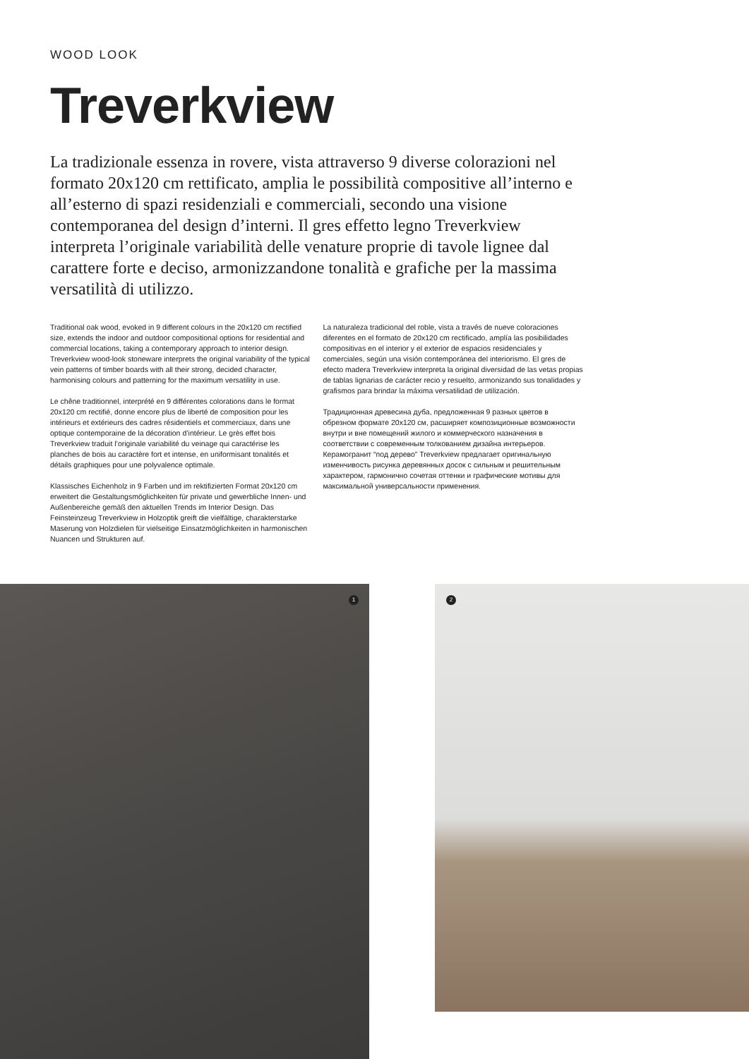WOOD LOOK
Treverkview
La tradizionale essenza in rovere, vista attraverso 9 diverse colorazioni nel formato 20x120 cm rettificato, amplia le possibilità compositive all’interno e all’esterno di spazi residenziali e commerciali, secondo una visione contemporanea del design d’interni. Il gres effetto legno Treverkview interpreta l’originale variabilità delle venature proprie di tavole lignee dal carattere forte e deciso, armonizzandone tonalità e grafiche per la massima versatilità di utilizzo.
Traditional oak wood, evoked in 9 different colours in the 20x120 cm rectified size, extends the indoor and outdoor compositional options for residential and commercial locations, taking a contemporary approach to interior design. Treverkview wood-look stoneware interprets the original variability of the typical vein patterns of timber boards with all their strong, decided character, harmonising colours and patterning for the maximum versatility in use.
Le chêne traditionnel, interprété en 9 différentes colorations dans le format 20x120 cm rectifié, donne encore plus de liberté de composition pour les intérieurs et extérieurs des cadres résidentiels et commerciaux, dans une optique contemporaine de la décoration d’intérieur. Le grès effet bois Treverkview traduit l’originale variabilité du veinage qui caractérise les planches de bois au caractère fort et intense, en uniformisant tonalités et détails graphiques pour une polyvalence optimale.
Klassisches Eichenholz in 9 Farben und im rektifizierten Format 20x120 cm erweitert die Gestaltungsmöglichkeiten für private und gewerbliche Innen- und Außenbereiche gemäß den aktuellen Trends im Interior Design. Das Feinsteinzeug Treverkview in Holzoptik greift die vielfältige, charakterstarke Maserung von Holzdielen für vielseitige Einsatzmöglichkeiten in harmonischen Nuancen und Strukturen auf.
La naturaleza tradicional del roble, vista a través de nueve coloraciones diferentes en el formato de 20x120 cm rectificado, amplía las posibilidades compositivas en el interior y el exterior de espacios residenciales y comerciales, según una visión contemporánea del interiorismo. El gres de efecto madera Treverkview interpreta la original diversidad de las vetas propias de tablas lignarias de carácter recio y resuelto, armonizando sus tonalidades y grafismos para brindar la máxima versatilidad de utilización.
Традиционная древесина дуба, предложенная 9 разных цветов в обрезном формате 20x120 см, расширяет композиционные возможности внутри и вне помещений жилого и коммерческого назначения в соответствии с современным толкованием дизайна интерьеров. Керамогранит “под дерево” Treverkview предлагает оригинальную изменчивость рисунка деревянных досок с сильным и решительным характером, гармонично сочетая оттенки и графические мотивы для максимальной универсальности применения.
1 2